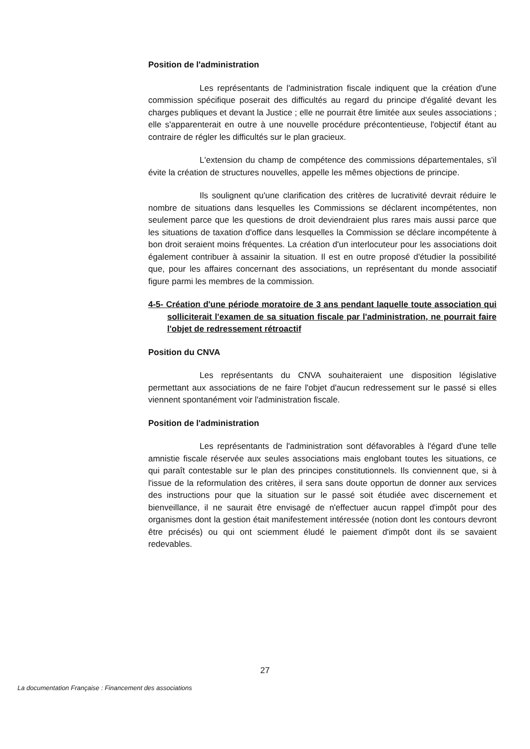Position de l'administration
Les représentants de l'administration fiscale indiquent que la création d'une commission spécifique poserait des difficultés au regard du principe d'égalité devant les charges publiques et devant la Justice ; elle ne pourrait être limitée aux seules associations ; elle s'apparenterait en outre à une nouvelle procédure précontentieuse, l'objectif étant au contraire de régler les difficultés sur le plan gracieux.
L'extension du champ de compétence des commissions départementales, s'il évite la création de structures nouvelles, appelle les mêmes objections de principe.
Ils soulignent qu'une clarification des critères de lucrativité devrait réduire le nombre de situations dans lesquelles les Commissions se déclarent incompétentes, non seulement parce que les questions de droit deviendraient plus rares mais aussi parce que les situations de taxation d'office dans lesquelles la Commission se déclare incompétente à bon droit seraient moins fréquentes. La création d'un interlocuteur pour les associations doit également contribuer à assainir la situation. Il est en outre proposé d'étudier la possibilité que, pour les affaires concernant des associations, un représentant du monde associatif figure parmi les membres de la commission.
4-5- Création d'une période moratoire de 3 ans pendant laquelle toute association qui solliciterait l'examen de sa situation fiscale par l'administration, ne pourrait faire l'objet de redressement rétroactif
Position du CNVA
Les représentants du CNVA souhaiteraient une disposition législative permettant aux associations de ne faire l'objet d'aucun redressement sur le passé si elles viennent spontanément voir l'administration fiscale.
Position de l'administration
Les représentants de l'administration sont défavorables à l'égard d'une telle amnistie fiscale réservée aux seules associations mais englobant toutes les situations, ce qui paraît contestable sur le plan des principes constitutionnels. Ils conviennent que, si à l'issue de la reformulation des critères, il sera sans doute opportun de donner aux services des instructions pour que la situation sur le passé soit étudiée avec discernement et bienveillance, il ne saurait être envisagé de n'effectuer aucun rappel d'impôt pour des organismes dont la gestion était manifestement intéressée (notion dont les contours devront être précisés) ou qui ont sciemment éludé le paiement d'impôt dont ils se savaient redevables.
27
La documentation Française : Financement des associations